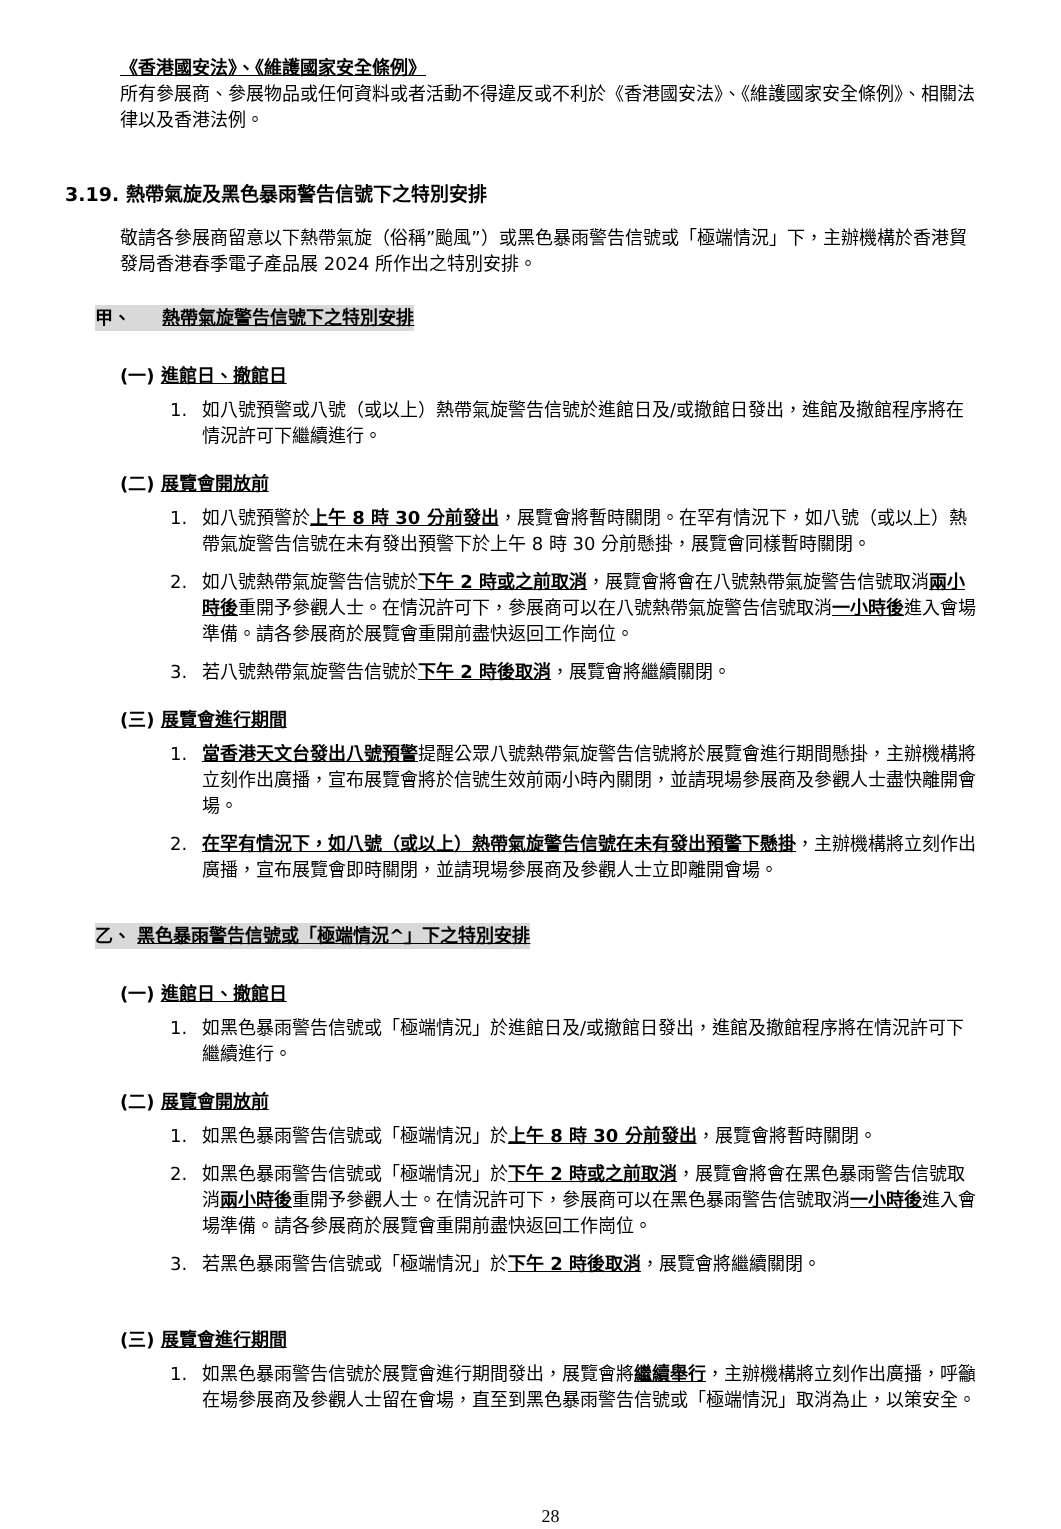《香港國安法》、《維護國家安全條例》
所有參展商、參展物品或任何資料或者活動不得違反或不利於《香港國安法》、《維護國家安全條例》、相關法律以及香港法例。
3.19. 熱帶氣旋及黑色暴雨警告信號下之特別安排
敬請各參展商留意以下熱帶氣旋（俗稱”颱風”）或黑色暴雨警告信號或「極端情況」下，主辦機構於香港貿發局香港春季電子產品展 2024 所作出之特別安排。
甲、 熱帶氣旋警告信號下之特別安排
(一) 進館日、撤館日
1. 如八號預警或八號（或以上）熱帶氣旋警告信號於進館日及/或撤館日發出，進館及撤館程序將在情況許可下繼續進行。
(二) 展覽會開放前
1. 如八號預警於上午 8 時 30 分前發出，展覽會將暫時關閉。在罕有情況下，如八號（或以上）熱帶氣旋警告信號在未有發出預警下於上午 8 時 30 分前懸掛，展覽會同樣暫時關閉。
2. 如八號熱帶氣旋警告信號於下午 2 時或之前取消，展覽會將會在八號熱帶氣旋警告信號取消兩小時後重開予參觀人士。在情況許可下，參展商可以在八號熱帶氣旋警告信號取消一小時後進入會場準備。請各參展商於展覽會重開前盡快返回工作崗位。
3. 若八號熱帶氣旋警告信號於下午 2 時後取消，展覽會將繼續關閉。
(三) 展覽會進行期間
1. 當香港天文台發出八號預警提醒公眾八號熱帶氣旋警告信號將於展覽會進行期間懸掛，主辦機構將立刻作出廣播，宣布展覽會將於信號生效前兩小時內關閉，並請現場參展商及參觀人士盡快離開會場。
2. 在罕有情況下，如八號（或以上）熱帶氣旋警告信號在未有發出預警下懸掛，主辦機構將立刻作出廣播，宣布展覽會即時關閉，並請現場參展商及參觀人士立即離開會場。
乙、 黑色暴雨警告信號或「極端情況^」下之特別安排
(一) 進館日、撤館日
1. 如黑色暴雨警告信號或「極端情況」於進館日及/或撤館日發出，進館及撤館程序將在情況許可下繼續進行。
(二) 展覽會開放前
1. 如黑色暴雨警告信號或「極端情況」於上午 8 時 30 分前發出，展覽會將暫時關閉。
2. 如黑色暴雨警告信號或「極端情況」於下午 2 時或之前取消，展覽會將會在黑色暴雨警告信號取消兩小時後重開予參觀人士。在情況許可下，參展商可以在黑色暴雨警告信號取消一小時後進入會場準備。請各參展商於展覽會重開前盡快返回工作崗位。
3. 若黑色暴雨警告信號或「極端情況」於下午 2 時後取消，展覽會將繼續關閉。
(三) 展覽會進行期間
1. 如黑色暴雨警告信號於展覽會進行期間發出，展覽會將繼續舉行，主辦機構將立刻作出廣播，呼籲在場參展商及參觀人士留在會場，直至到黑色暴雨警告信號或「極端情況」取消為止，以策安全。
28